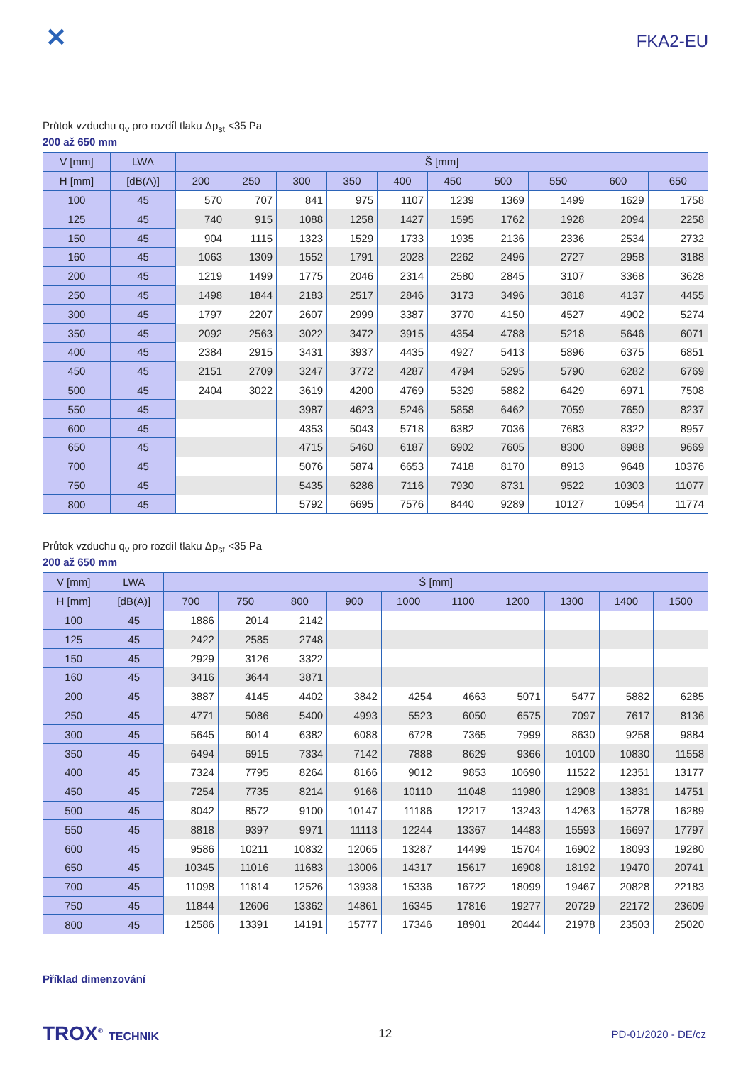✕ FKA2-EU
Průtok vzduchu q<sub>v</sub> pro rozdíl tlaku Δp<sub>st</sub> <35 Pa
200 až 650 mm
| V [mm] | LWA | Š [mm] | | | | | | | | | |
| --- | --- | --- | --- | --- | --- | --- | --- | --- | --- | --- | --- |
| H [mm] | [dB(A)] | 200 | 250 | 300 | 350 | 400 | 450 | 500 | 550 | 600 | 650 |
| 100 | 45 | 570 | 707 | 841 | 975 | 1107 | 1239 | 1369 | 1499 | 1629 | 1758 |
| 125 | 45 | 740 | 915 | 1088 | 1258 | 1427 | 1595 | 1762 | 1928 | 2094 | 2258 |
| 150 | 45 | 904 | 1115 | 1323 | 1529 | 1733 | 1935 | 2136 | 2336 | 2534 | 2732 |
| 160 | 45 | 1063 | 1309 | 1552 | 1791 | 2028 | 2262 | 2496 | 2727 | 2958 | 3188 |
| 200 | 45 | 1219 | 1499 | 1775 | 2046 | 2314 | 2580 | 2845 | 3107 | 3368 | 3628 |
| 250 | 45 | 1498 | 1844 | 2183 | 2517 | 2846 | 3173 | 3496 | 3818 | 4137 | 4455 |
| 300 | 45 | 1797 | 2207 | 2607 | 2999 | 3387 | 3770 | 4150 | 4527 | 4902 | 5274 |
| 350 | 45 | 2092 | 2563 | 3022 | 3472 | 3915 | 4354 | 4788 | 5218 | 5646 | 6071 |
| 400 | 45 | 2384 | 2915 | 3431 | 3937 | 4435 | 4927 | 5413 | 5896 | 6375 | 6851 |
| 450 | 45 | 2151 | 2709 | 3247 | 3772 | 4287 | 4794 | 5295 | 5790 | 6282 | 6769 |
| 500 | 45 | 2404 | 3022 | 3619 | 4200 | 4769 | 5329 | 5882 | 6429 | 6971 | 7508 |
| 550 | 45 | | | 3987 | 4623 | 5246 | 5858 | 6462 | 7059 | 7650 | 8237 |
| 600 | 45 | | | 4353 | 5043 | 5718 | 6382 | 7036 | 7683 | 8322 | 8957 |
| 650 | 45 | | | 4715 | 5460 | 6187 | 6902 | 7605 | 8300 | 8988 | 9669 |
| 700 | 45 | | | 5076 | 5874 | 6653 | 7418 | 8170 | 8913 | 9648 | 10376 |
| 750 | 45 | | | 5435 | 6286 | 7116 | 7930 | 8731 | 9522 | 10303 | 11077 |
| 800 | 45 | | | 5792 | 6695 | 7576 | 8440 | 9289 | 10127 | 10954 | 11774 |
Průtok vzduchu q<sub>v</sub> pro rozdíl tlaku Δp<sub>st</sub> <35 Pa
200 až 650 mm
| V [mm] | LWA | Š [mm] | | | | | | | | | |
| --- | --- | --- | --- | --- | --- | --- | --- | --- | --- | --- | --- |
| H [mm] | [dB(A)] | 700 | 750 | 800 | 900 | 1000 | 1100 | 1200 | 1300 | 1400 | 1500 |
| 100 | 45 | 1886 | 2014 | 2142 | | | | | | | |
| 125 | 45 | 2422 | 2585 | 2748 | | | | | | | |
| 150 | 45 | 2929 | 3126 | 3322 | | | | | | | |
| 160 | 45 | 3416 | 3644 | 3871 | | | | | | | |
| 200 | 45 | 3887 | 4145 | 4402 | 3842 | 4254 | 4663 | 5071 | 5477 | 5882 | 6285 |
| 250 | 45 | 4771 | 5086 | 5400 | 4993 | 5523 | 6050 | 6575 | 7097 | 7617 | 8136 |
| 300 | 45 | 5645 | 6014 | 6382 | 6088 | 6728 | 7365 | 7999 | 8630 | 9258 | 9884 |
| 350 | 45 | 6494 | 6915 | 7334 | 7142 | 7888 | 8629 | 9366 | 10100 | 10830 | 11558 |
| 400 | 45 | 7324 | 7795 | 8264 | 8166 | 9012 | 9853 | 10690 | 11522 | 12351 | 13177 |
| 450 | 45 | 7254 | 7735 | 8214 | 9166 | 10110 | 11048 | 11980 | 12908 | 13831 | 14751 |
| 500 | 45 | 8042 | 8572 | 9100 | 10147 | 11186 | 12217 | 13243 | 14263 | 15278 | 16289 |
| 550 | 45 | 8818 | 9397 | 9971 | 11113 | 12244 | 13367 | 14483 | 15593 | 16697 | 17797 |
| 600 | 45 | 9586 | 10211 | 10832 | 12065 | 13287 | 14499 | 15704 | 16902 | 18093 | 19280 |
| 650 | 45 | 10345 | 11016 | 11683 | 13006 | 14317 | 15617 | 16908 | 18192 | 19470 | 20741 |
| 700 | 45 | 11098 | 11814 | 12526 | 13938 | 15336 | 16722 | 18099 | 19467 | 20828 | 22183 |
| 750 | 45 | 11844 | 12606 | 13362 | 14861 | 16345 | 17816 | 19277 | 20729 | 22172 | 23609 |
| 800 | 45 | 12586 | 13391 | 14191 | 15777 | 17346 | 18901 | 20444 | 21978 | 23503 | 25020 |
Příklad dimenzování
TROX<sup>®</sup> TECHNIK 12 PD-01/2020 - DE/cz